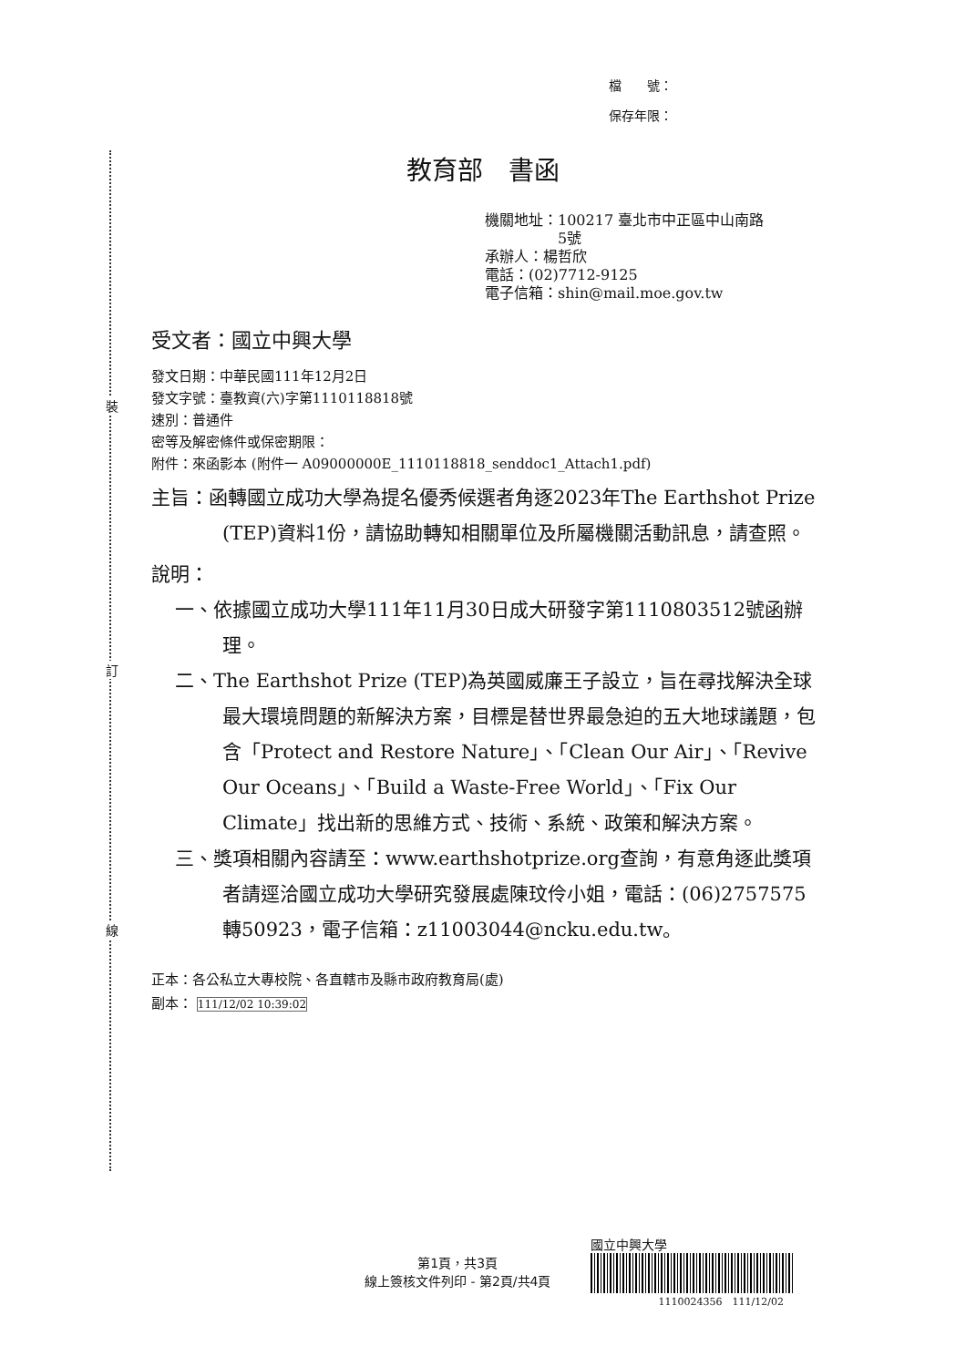裝
訂
線
檔　　號：
保存年限：
教育部　書函
機關地址：100217 臺北市中正區中山南路
　　　　　5號
承辦人：楊哲欣
電話：(02)7712-9125
電子信箱：shin@mail.moe.gov.tw
受文者：國立中興大學
發文日期：中華民國111年12月2日
發文字號：臺教資(六)字第1110118818號
速別：普通件
密等及解密條件或保密期限：
附件：來函影本 (附件一 A09000000E_1110118818_senddoc1_Attach1.pdf)
主旨：函轉國立成功大學為提名優秀候選者角逐2023年The Earthshot Prize (TEP)資料1份，請協助轉知相關單位及所屬機關活動訊息，請查照。
說明：
一、依據國立成功大學111年11月30日成大研發字第1110803512號函辦理。
二、The Earthshot Prize (TEP)為英國威廉王子設立，旨在尋找解決全球最大環境問題的新解決方案，目標是替世界最急迫的五大地球議題，包含「Protect and Restore Nature」、「Clean Our Air」、「Revive Our Oceans」、「Build a Waste-Free World」、「Fix Our Climate」找出新的思維方式、技術、系統、政策和解決方案。
三、獎項相關內容請至：www.earthshotprize.org查詢，有意角逐此獎項者請逕洽國立成功大學研究發展處陳玟伶小姐，電話：(06)2757575轉50923，電子信箱：z11003044@ncku.edu.tw。
正本：各公私立大專校院、各直轄市及縣市政府教育局(處)
副本： 111/12/02 10:39:02
第1頁，共3頁
線上簽核文件列印 - 第2頁/共4頁
國立中興大學
1110024356　111/12/02